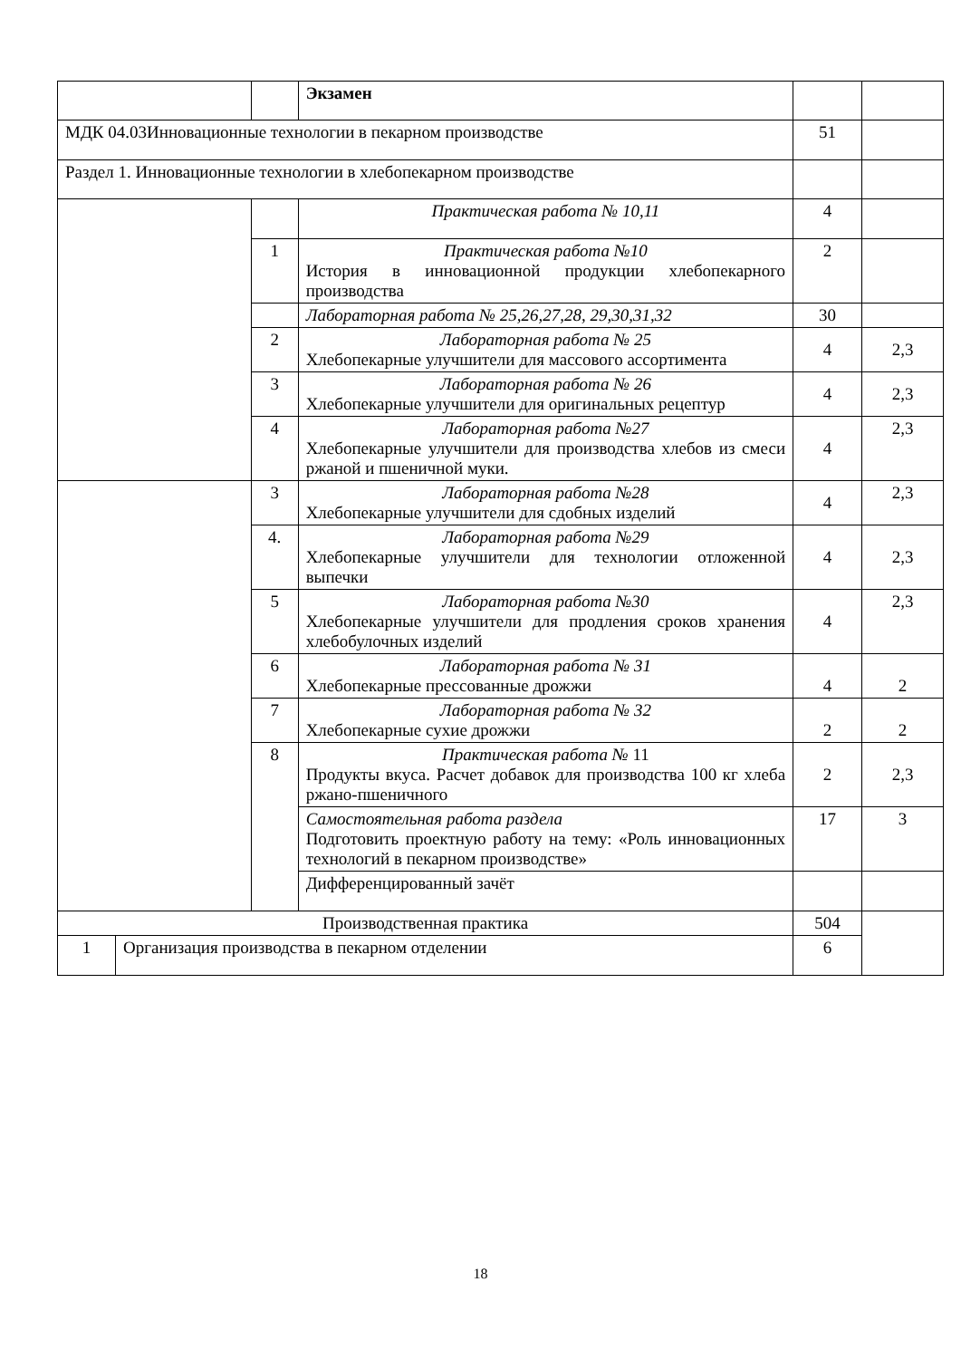| | | | Экзамен | | |
| МДК 04.03Инновационные технологии в пекарном производстве | | | | 51 | |
| Раздел 1. Инновационные технологии в хлебопекарном производстве | | | | | |
| | | | Практическая работа № 10,11 | 4 | |
| | | 1 | Практическая работа №10 История в инновационной продукции хлебопекарного производства | 2 | |
| | | | Лабораторная работа № 25,26,27,28, 29,30,31,32 | 30 | |
| | | 2 | Лабораторная работа № 25 Хлебопекарные улучшители для массового ассортимента | 4 | 2,3 |
| | | 3 | Лабораторная работа № 26 Хлебопекарные улучшители для оригинальных рецептур | 4 | 2,3 |
| | | 4 | Лабораторная работа №27 Хлебопекарные улучшители для производства хлебов из смеси ржаной и пшеничной муки. | 4 | 2,3 |
| | | 3 | Лабораторная работа №28 Хлебопекарные улучшители для сдобных изделий | 4 | 2,3 |
| | | 4. | Лабораторная работа №29 Хлебопекарные улучшители для технологии отложенной выпечки | 4 | 2,3 |
| | | 5 | Лабораторная работа №30 Хлебопекарные улучшители для продления сроков хранения хлебобулочных изделий | 4 | 2,3 |
| | | 6 | Лабораторная работа № 31 Хлебопекарные прессованные дрожжи | 4 | 2 |
| | | 7 | Лабораторная работа № 32 Хлебопекарные сухие дрожжи | 2 | 2 |
| | | 8 | Практическая работа № 11 Продукты вкуса. Расчет добавок для производства 100 кг хлеба ржано-пшеничного | 2 | 2,3 |
| | | | Самостоятельная работа раздела Подготовить проектную работу на тему: «Роль инновационных технологий в пекарном производстве» | 17 | 3 |
| | | | Дифференцированный зачёт | | |
| Производственная практика | | | | 504 | |
| 1 | Организация производства в пекарном отделении | | | 6 | |
18